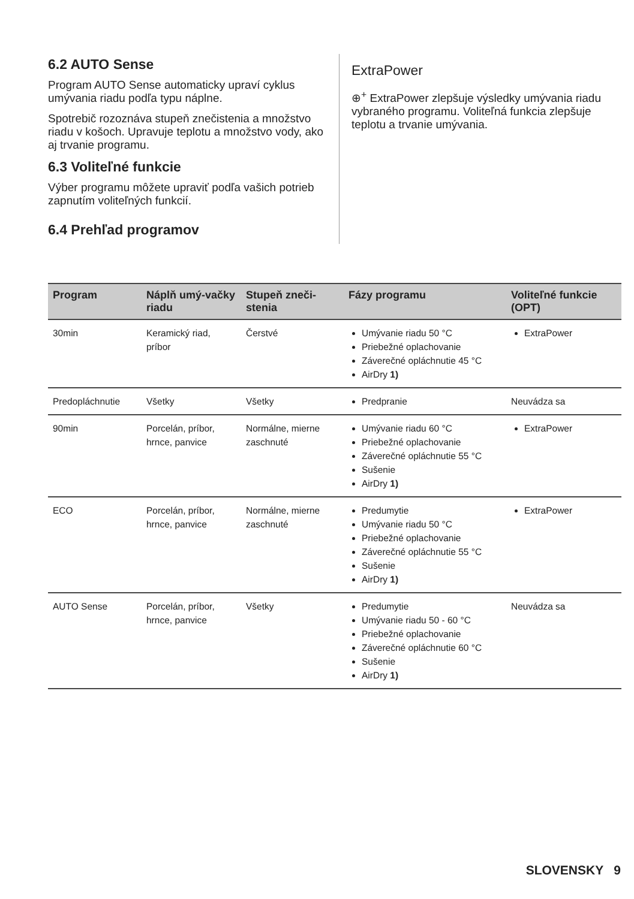6.2 AUTO Sense
Program AUTO Sense automaticky upraví cyklus umývania riadu podľa typu náplne.
Spotrebič rozoznáva stupeň znečistenia a množstvo riadu v košoch. Upravuje teplotu a množstvo vody, ako aj trvanie programu.
6.3 Voliteľné funkcie
Výber programu môžete upraviť podľa vašich potrieb zapnutím voliteľných funkcií.
6.4 Prehľad programov
ExtraPower
⊕<sup>+</sup> ExtraPower zlepšuje výsledky umývania riadu vybraného programu. Voliteľná funkcia zlepšuje teplotu a trvanie umývania.
| Program | Náplň umý-vačky riadu | Stupeň zneči-stenia | Fázy programu | Voliteľné funkcie (OPT) |
| --- | --- | --- | --- | --- |
| 30min | Keramický riad, príbor | Čerstvé | Umývanie riadu 50 °C Priebežné oplachovanie Záverečné opláchnutie 45 °C AirDry 1) | ExtraPower |
| Predopláchnutie | Všetky | Všetky | Predpranie | Neuvádza sa |
| 90min | Porcelán, príbor, hrnce, panvice | Normálne, mierne zaschnuté | Umývanie riadu 60 °C Priebežné oplachovanie Záverečné opláchnutie 55 °C Sušenie AirDry 1) | ExtraPower |
| ECO | Porcelán, príbor, hrnce, panvice | Normálne, mierne zaschnuté | Predumytie Umývanie riadu 50 °C Priebežné oplachovanie Záverečné opláchnutie 55 °C Sušenie AirDry 1) | ExtraPower |
| AUTO Sense | Porcelán, príbor, hrnce, panvice | Všetky | Predumytie Umývanie riadu 50 - 60 °C Priebežné oplachovanie Záverečné opláchnutie 60 °C Sušenie AirDry 1) | Neuvádza sa |
SLOVENSKY 9